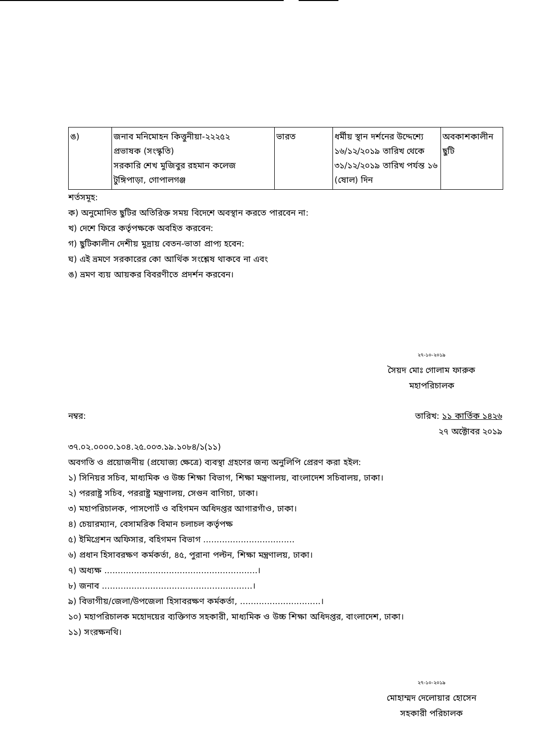| ঙ) | জনাব মনিমোহন কিত্তুনীয়া-২২২৫২ প্রভাষক (সংস্কৃতি) সরকারি শেখ মুজিবুর রহমান কলেজ টুঙ্গিপাড়া, গোপালগঞ্জ | ভারত | ধর্মীয় স্থান দর্শনের উদ্দেশ্যে ১৬/১২/২০১৯ তারিখ থেকে ৩১/১২/২০১৯ তারিখ পর্যন্ত ১৬ (ষোল) দিন | অবকাশকালীন ছুটি |
শর্তসমূহ:
ক) অনুমোদিত ছুটির অতিরিক্ত সময় বিদেশে অবস্থান করতে পারবেন না:
খ) দেশে ফিরে কর্তৃপক্ষকে অবহিত করবেন:
গ) ছুটিকালীন দেশীয় মুদ্রায় বেতন-ভাতা প্রাপ্য হবেন:
ঘ) এই ভ্রমণে সরকারের কো আর্থিক সংশ্লেষ থাকবে না এবং
ঙ) ভ্রমণ ব্যয় আয়কর বিবরণীতে প্রদর্শন করবেন।
২৭-১০-২০১৯
সৈয়দ মোঃ গোলাম ফারুক
মহাপরিচালক
নম্বর: তারিখ: ১১ কার্তিক ১৪২৬
২৭ অক্টোবর ২০১৯
৩৭.০২.০০০০.১০৪.২৫.০০৩.১৯.১০৮৪/১(১১)
অবগতি ও প্রয়োজনীয় (প্রযোজ্য ক্ষেত্রে) ব্যবস্থা গ্রহণের জন্য অনুলিপি প্রেরণ করা হইল:
১) সিনিয়র সচিব, মাধ্যমিক ও উচ্চ শিক্ষা বিভাগ, শিক্ষা মন্ত্রণালয়, বাংলাদেশ সচিবালয়, ঢাকা।
২) পররাষ্ট্র সচিব, পররাষ্ট্র মন্ত্রণালয়, সেগুন বাগিচা, ঢাকা।
৩) মহাপরিচালক, পাসপোর্ট ও বহিগমন অধিদপ্তর আগারগাঁও, ঢাকা।
৪) চেয়ারম্যান, বেসামরিক বিমান চলাচল কর্তৃপক্ষ
৫) ইমিগ্রেশন অফিসার, বহিগমন বিভাগ ..................................
৬) প্রধান হিসাবরক্ষণ কর্মকর্তা, ৪৫, পুরানা পল্টন, শিক্ষা মন্ত্রণালয়, ঢাকা।
৭) অধ্যক্ষ .........................................................।
৮) জনাব ........................................................।
৯) বিভাগীয়/জেলা/উপজেলা হিসাবরক্ষণ কর্মকর্তা, ..............................।
১০) মহাপরিচালক মহোদয়ের ব্যক্তিগত সহকারী, মাধ্যমিক ও উচ্চ শিক্ষা অধিদপ্তর, বাংলাদেশ, ঢাকা।
১১) সংরক্ষনথি।
২৭-১০-২০১৯
মোহাম্মদ দেলোয়ার হোসেন
সহকারী পরিচালক